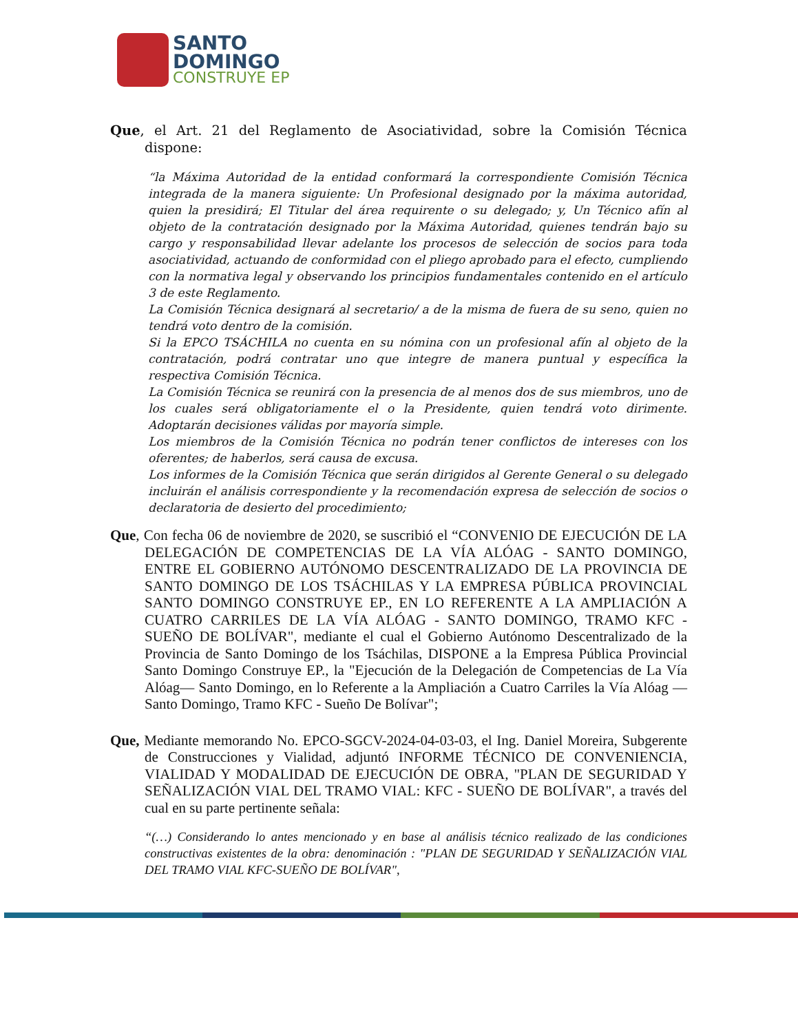SANTO
DOMINGO
CONSTRUYE EP
Que, el Art. 21 del Reglamento de Asociatividad, sobre la Comisión Técnica dispone:
“la Máxima Autoridad de la entidad conformará la correspondiente Comisión Técnica integrada de la manera siguiente: Un Profesional designado por la máxima autoridad, quien la presidirá; El Titular del área requirente o su delegado; y, Un Técnico afín al objeto de la contratación designado por la Máxima Autoridad, quienes tendrán bajo su cargo y responsabilidad llevar adelante los procesos de selección de socios para toda asociatividad, actuando de conformidad con el pliego aprobado para el efecto, cumpliendo con la normativa legal y observando los principios fundamentales contenido en el artículo 3 de este Reglamento.
La Comisión Técnica designará al secretario/ a de la misma de fuera de su seno, quien no tendrá voto dentro de la comisión.
Si la EPCO TSÁCHILA no cuenta en su nómina con un profesional afín al objeto de la contratación, podrá contratar uno que integre de manera puntual y específica la respectiva Comisión Técnica.
La Comisión Técnica se reunirá con la presencia de al menos dos de sus miembros, uno de los cuales será obligatoriamente el o la Presidente, quien tendrá voto dirimente. Adoptarán decisiones válidas por mayoría simple.
Los miembros de la Comisión Técnica no podrán tener conflictos de intereses con los oferentes; de haberlos, será causa de excusa.
Los informes de la Comisión Técnica que serán dirigidos al Gerente General o su delegado incluirán el análisis correspondiente y la recomendación expresa de selección de socios o declaratoria de desierto del procedimiento;
Que, Con fecha 06 de noviembre de 2020, se suscribió el “CONVENIO DE EJECUCIÓN DE LA DELEGACIÓN DE COMPETENCIAS DE LA VÍA ALÓAG - SANTO DOMINGO, ENTRE EL GOBIERNO AUTÓNOMO DESCENTRALIZADO DE LA PROVINCIA DE SANTO DOMINGO DE LOS TSÁCHILAS Y LA EMPRESA PÚBLICA PROVINCIAL SANTO DOMINGO CONSTRUYE EP., EN LO REFERENTE A LA AMPLIACIÓN A CUATRO CARRILES DE LA VÍA ALÓAG - SANTO DOMINGO, TRAMO KFC - SUEÑO DE BOLÍVAR", mediante el cual el Gobierno Autónomo Descentralizado de la Provincia de Santo Domingo de los Tsáchilas, DISPONE a la Empresa Pública Provincial Santo Domingo Construye EP., la "Ejecución de la Delegación de Competencias de La Vía Alóag— Santo Domingo, en lo Referente a la Ampliación a Cuatro Carriles la Vía Alóag — Santo Domingo, Tramo KFC - Sueño De Bolívar";
Que, Mediante memorando No. EPCO-SGCV-2024-04-03-03, el Ing. Daniel Moreira, Subgerente de Construcciones y Vialidad, adjuntó INFORME TÉCNICO DE CONVENIENCIA, VIALIDAD Y MODALIDAD DE EJECUCIÓN DE OBRA, "PLAN DE SEGURIDAD Y SEÑALIZACIÓN VIAL DEL TRAMO VIAL: KFC - SUEÑO DE BOLÍVAR", a través del cual en su parte pertinente señala:
“(…) Considerando lo antes mencionado y en base al análisis técnico realizado de las condiciones constructivas existentes de la obra: denominación : "PLAN DE SEGURIDAD Y SEÑALIZACIÓN VIAL DEL TRAMO VIAL KFC-SUEÑO DE BOLÍVAR",